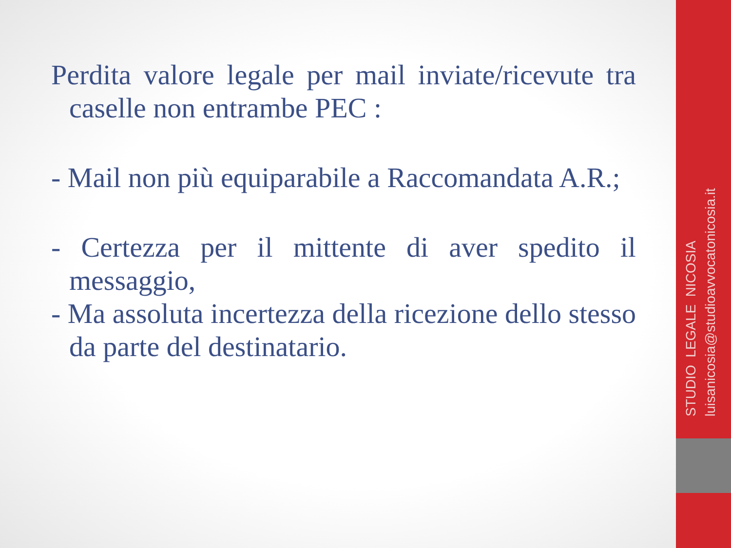Perdita valore legale per mail inviate/ricevute tra caselle non entrambe PEC :
- Mail non più equiparabile a Raccomandata A.R.;
- Certezza per il mittente di aver spedito il messaggio,
- Ma assoluta incertezza della ricezione dello stesso da parte del destinatario.
STUDIO LEGALE NICOSIA
luisanicosia@studioavvocatonicosia.it